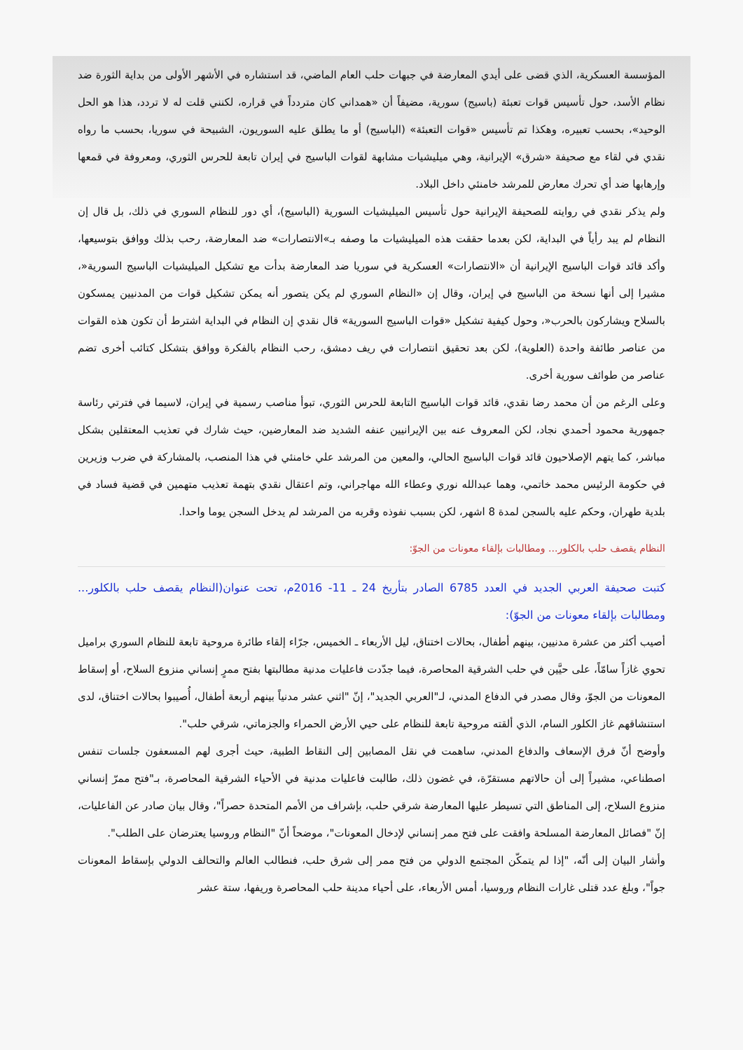المؤسسة العسكرية، الذي قضى على أيدي المعارضة في جبهات حلب العام الماضي، قد استشاره في الأشهر الأولى من بداية الثورة ضد نظام الأسد، حول تأسيس قوات تعبئة (باسيج) سورية، مضيفاً أن «همداني كان متردداً في قراره، لكنني قلت له لا تردد، هذا هو الحل الوحيد»، بحسب تعبيره، وهكذا تم تأسيس «قوات التعبئة» (الباسيج) أو ما يطلق عليه السوريون، الشبيحة في سوريا، بحسب ما رواه نقدي في لقاء مع صحيفة «شرق» الإيرانية، وهي ميليشيات مشابهة لقوات الباسيج في إيران تابعة للحرس الثوري، ومعروفة في قمعها وإرهابها ضد أي تحرك معارض للمرشد خامنئي داخل البلاد.
ولم يذكر نقدي في روايته للصحيفة الإيرانية حول تأسيس الميليشيات السورية (الباسيج)، أي دور للنظام السوري في ذلك، بل قال إن النظام لم يبد رأياً في البداية، لكن بعدما حققت هذه الميليشيات ما وصفه بـ»الانتصارات» ضد المعارضة، رحب بذلك ووافق بتوسيعها، وأكد قائد قوات الباسيج الإيرانية أن «الانتصارات» العسكرية في سوريا ضد المعارضة بدأت مع تشكيل الميليشيات الباسيج السورية«، مشيرا إلى أنها نسخة من الباسيج في إيران، وقال إن «النظام السوري لم يكن يتصور أنه يمكن تشكيل قوات من المدنيين يمسكون بالسلاح ويشاركون بالحرب«، وحول كيفية تشكيل «قوات الباسيج السورية» قال نقدي إن النظام في البداية اشترط أن تكون هذه القوات من عناصر طائفة واحدة (العلوية)، لكن بعد تحقيق انتصارات في ريف دمشق، رحب النظام بالفكرة ووافق بتشكل كتائب أخرى تضم عناصر من طوائف سورية أخرى.
وعلى الرغم من أن محمد رضا نقدي، قائد قوات الباسيج التابعة للحرس الثوري، تبوأ مناصب رسمية في إيران، لاسيما في فترتي رئاسة جمهورية محمود أحمدي نجاد، لكن المعروف عنه بين الإيرانيين عنفه الشديد ضد المعارضين، حيث شارك في تعذيب المعتقلين بشكل مباشر، كما يتهم الإصلاحيون قائد قوات الباسيج الحالي، والمعين من المرشد علي خامنئي في هذا المنصب، بالمشاركة في ضرب وزيرين في حكومة الرئيس محمد خاتمي، وهما عبدالله نوري وعطاء الله مهاجراني، وتم اعتقال نقدي بتهمة تعذيب متهمين في قضية فساد في بلدية طهران، وحكم عليه بالسجن لمدة 8 اشهر، لكن بسبب نفوذه وقربه من المرشد لم يدخل السجن يوما واحدا.
النظام يقصف حلب بالكلور... ومطالبات بإلقاء معونات من الجوّ:
كتبت صحيفة العربي الجديد في العدد 6785 الصادر بتأريخ 24 ـ 11- 2016م، تحت عنوان(النظام يقصف حلب بالكلور... ومطالبات بإلقاء معونات من الجوّ):
أصيب أكثر من عشرة مدنيين، بينهم أطفال، بحالات اختناق، ليل الأربعاء ـ الخميس، جرّاء إلقاء طائرة مروحية تابعة للنظام السوري براميل تحوي غازاً سامّاً، على حيَّين في حلب الشرقية المحاصرة، فيما جدّدت فاعليات مدنية مطالبتها بفتح ممرٍ إنساني منزوع السلاح، أو إسقاط المعونات من الجوّ، وقال مصدر في الدفاع المدني، لـ"العربي الجديد"، إنّ "اثني عشر مدنياً بينهم أربعة أطفال، أُصيبوا بحالات اختناق، لدى استنشاقهم غاز الكلور السام، الذي ألقته مروحية تابعة للنظام على حيي الأرض الحمراء والجزماتي، شرقي حلب".
وأوضح أنّ فرق الإسعاف والدفاع المدني، ساهمت في نقل المصابين إلى النقاط الطبية، حيث أجرى لهم المسعفون جلسات تنفس اصطناعي، مشيراً إلى أن حالاتهم مستقرّة، في غضون ذلك، طالبت فاعليات مدنية في الأحياء الشرقية المحاصرة، بـ"فتح ممرّ إنساني منزوع السلاح، إلى المناطق التي تسيطر عليها المعارضة شرقي حلب، بإشراف من الأمم المتحدة حصراً"، وقال بيان صادر عن الفاعليات، إنّ "فصائل المعارضة المسلحة وافقت على فتح ممر إنساني لإدخال المعونات"، موضحاً أنّ "النظام وروسيا يعترضان على الطلب".
وأشار البيان إلى أنّه، "إذا لم يتمكّن المجتمع الدولي من فتح ممر إلى شرق حلب، فنطالب العالم والتحالف الدولي بإسقاط المعونات جواً"، وبلغ عدد قتلى غارات النظام وروسيا، أمس الأربعاء، على أحياء مدينة حلب المحاصرة وريفها، ستة عشر